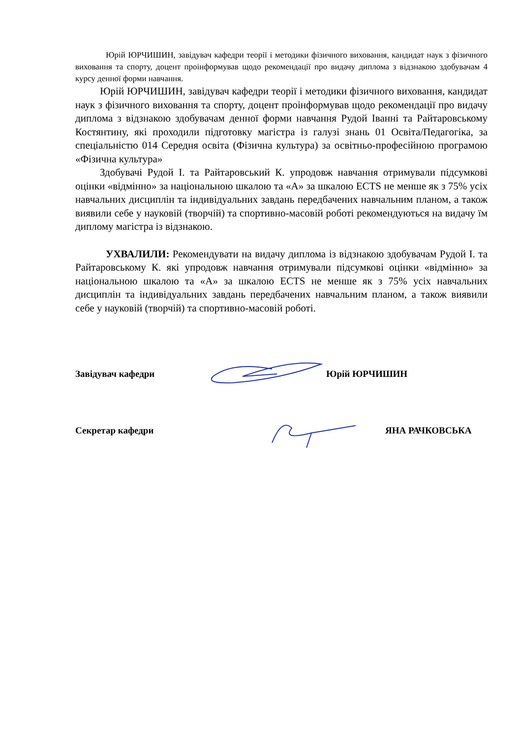Юрій ЮРЧИШИН, завідувач кафедри теорії і методики фізичного виховання, кандидат наук з фізичного виховання та спорту, доцент проінформував щодо рекомендації про видачу диплома з відзнакою здобувачам 4 курсу денної форми навчання.
Юрій ЮРЧИШИН, завідувач кафедри теорії і методики фізичного виховання, кандидат наук з фізичного виховання та спорту, доцент проінформував щодо рекомендації про видачу диплома з відзнакою здобувачам денної форми навчання Рудой Іванні та Райтаровському Костянтину, які проходили підготовку магістра із галузі знань 01 Освіта/Педагогіка, за спеціальністю 014 Середня освіта (Фізична культура) за освітньо-професійною програмою «Фізична культура»
Здобувачі Рудой І. та Райтаровський К. упродовж навчання отримували підсумкові оцінки «відмінно» за національною шкалою та «А» за шкалою ECTS не менше як з 75% усіх навчальних дисциплін та індивідуальних завдань передбачених навчальним планом, а також виявили себе у науковій (творчій) та спортивно-масовій роботі рекомендуються на видачу їм диплому магістра із відзнакою.
УХВАЛИЛИ: Рекомендувати на видачу диплома із відзнакою здобувачам Рудой І. та Райтаровському К. які упродовж навчання отримували підсумкові оцінки «відмінно» за національною шкалою та «А» за шкалою ECTS не менше як з 75% усіх навчальних дисциплін та індивідуальних завдань передбачених навчальним планом, а також виявили себе у науковій (творчій) та спортивно-масовій роботі.
Завідувач кафедри Юрій ЮРЧИШИН
Секретар кафедри ЯНА РАЧКОВСЬКА